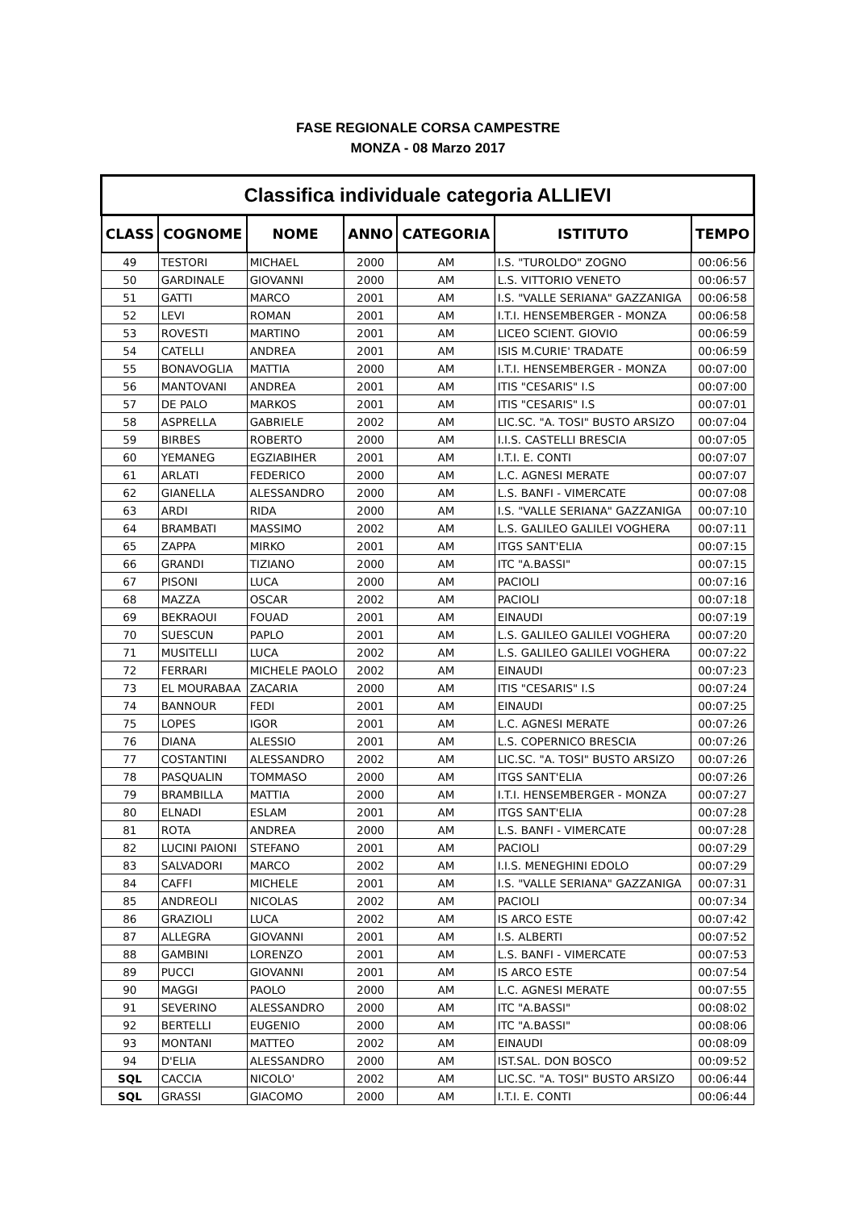FASE REGIONALE CORSA CAMPESTRE
MONZA - 08 Marzo 2017
| Classifica individuale categoria ALLIEVI | | | | | | |
| --- | --- | --- | --- | --- | --- | --- |
| CLASS | COGNOME | NOME | ANNO | CATEGORIA | ISTITUTO | TEMPO |
| 49 | TESTORI | MICHAEL | 2000 | AM | I.S. "TUROLDO" ZOGNO | 00:06:56 |
| 50 | GARDINALE | GIOVANNI | 2000 | AM | L.S. VITTORIO VENETO | 00:06:57 |
| 51 | GATTI | MARCO | 2001 | AM | I.S. "VALLE SERIANA" GAZZANIGA | 00:06:58 |
| 52 | LEVI | ROMAN | 2001 | AM | I.T.I. HENSEMBERGER - MONZA | 00:06:58 |
| 53 | ROVESTI | MARTINO | 2001 | AM | LICEO SCIENT. GIOVIO | 00:06:59 |
| 54 | CATELLI | ANDREA | 2001 | AM | ISIS M.CURIE' TRADATE | 00:06:59 |
| 55 | BONAVOGLIA | MATTIA | 2000 | AM | I.T.I. HENSEMBERGER - MONZA | 00:07:00 |
| 56 | MANTOVANI | ANDREA | 2001 | AM | ITIS "CESARIS" I.S | 00:07:00 |
| 57 | DE PALO | MARKOS | 2001 | AM | ITIS "CESARIS" I.S | 00:07:01 |
| 58 | ASPRELLA | GABRIELE | 2002 | AM | LIC.SC. "A. TOSI" BUSTO ARSIZO | 00:07:04 |
| 59 | BIRBES | ROBERTO | 2000 | AM | I.I.S. CASTELLI BRESCIA | 00:07:05 |
| 60 | YEMANEG | EGZIABIHER | 2001 | AM | I.T.I. E. CONTI | 00:07:07 |
| 61 | ARLATI | FEDERICO | 2000 | AM | L.C. AGNESI MERATE | 00:07:07 |
| 62 | GIANELLA | ALESSANDRO | 2000 | AM | L.S. BANFI - VIMERCATE | 00:07:08 |
| 63 | ARDI | RIDA | 2000 | AM | I.S. "VALLE SERIANA" GAZZANIGA | 00:07:10 |
| 64 | BRAMBATI | MASSIMO | 2002 | AM | L.S. GALILEO GALILEI VOGHERA | 00:07:11 |
| 65 | ZAPPA | MIRKO | 2001 | AM | ITGS SANT'ELIA | 00:07:15 |
| 66 | GRANDI | TIZIANO | 2000 | AM | ITC "A.BASSI" | 00:07:15 |
| 67 | PISONI | LUCA | 2000 | AM | PACIOLI | 00:07:16 |
| 68 | MAZZA | OSCAR | 2002 | AM | PACIOLI | 00:07:18 |
| 69 | BEKRAOUI | FOUAD | 2001 | AM | EINAUDI | 00:07:19 |
| 70 | SUESCUN | PAPLO | 2001 | AM | L.S. GALILEO GALILEI VOGHERA | 00:07:20 |
| 71 | MUSITELLI | LUCA | 2002 | AM | L.S. GALILEO GALILEI VOGHERA | 00:07:22 |
| 72 | FERRARI | MICHELE PAOLO | 2002 | AM | EINAUDI | 00:07:23 |
| 73 | EL MOURABAA | ZACARIA | 2000 | AM | ITIS "CESARIS" I.S | 00:07:24 |
| 74 | BANNOUR | FEDI | 2001 | AM | EINAUDI | 00:07:25 |
| 75 | LOPES | IGOR | 2001 | AM | L.C. AGNESI MERATE | 00:07:26 |
| 76 | DIANA | ALESSIO | 2001 | AM | L.S. COPERNICO BRESCIA | 00:07:26 |
| 77 | COSTANTINI | ALESSANDRO | 2002 | AM | LIC.SC. "A. TOSI" BUSTO ARSIZO | 00:07:26 |
| 78 | PASQUALIN | TOMMASO | 2000 | AM | ITGS SANT'ELIA | 00:07:26 |
| 79 | BRAMBILLA | MATTIA | 2000 | AM | I.T.I. HENSEMBERGER - MONZA | 00:07:27 |
| 80 | ELNADI | ESLAM | 2001 | AM | ITGS SANT'ELIA | 00:07:28 |
| 81 | ROTA | ANDREA | 2000 | AM | L.S. BANFI - VIMERCATE | 00:07:28 |
| 82 | LUCINI PAIONI | STEFANO | 2001 | AM | PACIOLI | 00:07:29 |
| 83 | SALVADORI | MARCO | 2002 | AM | I.I.S. MENEGHINI EDOLO | 00:07:29 |
| 84 | CAFFI | MICHELE | 2001 | AM | I.S. "VALLE SERIANA" GAZZANIGA | 00:07:31 |
| 85 | ANDREOLI | NICOLAS | 2002 | AM | PACIOLI | 00:07:34 |
| 86 | GRAZIOLI | LUCA | 2002 | AM | IS ARCO ESTE | 00:07:42 |
| 87 | ALLEGRA | GIOVANNI | 2001 | AM | I.S. ALBERTI | 00:07:52 |
| 88 | GAMBINI | LORENZO | 2001 | AM | L.S. BANFI - VIMERCATE | 00:07:53 |
| 89 | PUCCI | GIOVANNI | 2001 | AM | IS ARCO ESTE | 00:07:54 |
| 90 | MAGGI | PAOLO | 2000 | AM | L.C. AGNESI MERATE | 00:07:55 |
| 91 | SEVERINO | ALESSANDRO | 2000 | AM | ITC "A.BASSI" | 00:08:02 |
| 92 | BERTELLI | EUGENIO | 2000 | AM | ITC "A.BASSI" | 00:08:06 |
| 93 | MONTANI | MATTEO | 2002 | AM | EINAUDI | 00:08:09 |
| 94 | D'ELIA | ALESSANDRO | 2000 | AM | IST.SAL. DON BOSCO | 00:09:52 |
| SQL | CACCIA | NICOLO' | 2002 | AM | LIC.SC. "A. TOSI" BUSTO ARSIZO | 00:06:44 |
| SQL | GRASSI | GIACOMO | 2000 | AM | I.T.I. E. CONTI | 00:06:44 |